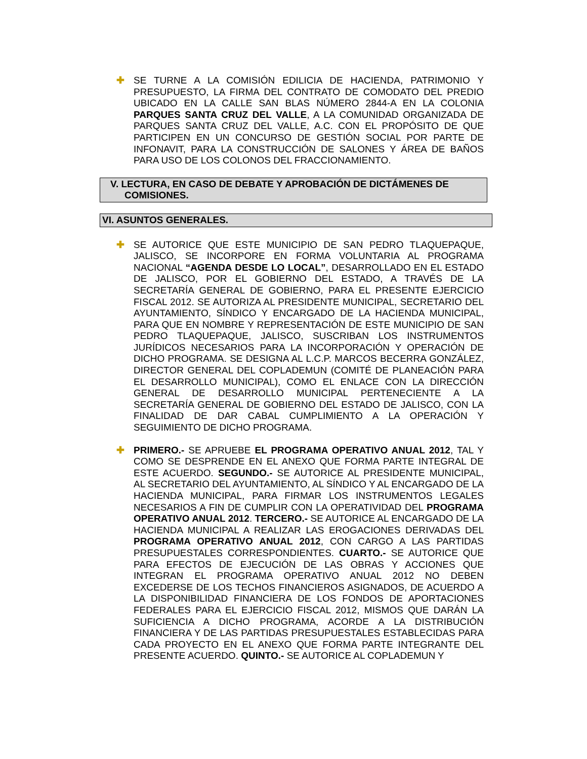✚ SE TURNE A LA COMISIÓN EDILICIA DE HACIENDA, PATRIMONIO Y PRESUPUESTO, LA FIRMA DEL CONTRATO DE COMODATO DEL PREDIO UBICADO EN LA CALLE SAN BLAS NÚMERO 2844-A EN LA COLONIA PARQUES SANTA CRUZ DEL VALLE, A LA COMUNIDAD ORGANIZADA DE PARQUES SANTA CRUZ DEL VALLE, A.C. CON EL PROPÓSITO DE QUE PARTICIPEN EN UN CONCURSO DE GESTIÓN SOCIAL POR PARTE DE INFONAVIT, PARA LA CONSTRUCCIÓN DE SALONES Y ÁREA DE BAÑOS PARA USO DE LOS COLONOS DEL FRACCIONAMIENTO.
V. LECTURA, EN CASO DE DEBATE Y APROBACIÓN DE DICTÁMENES DE
COMISIONES.
VI. ASUNTOS GENERALES.
✚ SE AUTORICE QUE ESTE MUNICIPIO DE SAN PEDRO TLAQUEPAQUE, JALISCO, SE INCORPORE EN FORMA VOLUNTARIA AL PROGRAMA NACIONAL “AGENDA DESDE LO LOCAL”, DESARROLLADO EN EL ESTADO DE JALISCO, POR EL GOBIERNO DEL ESTADO, A TRAVÉS DE LA SECRETARÍA GENERAL DE GOBIERNO, PARA EL PRESENTE EJERCICIO FISCAL 2012. SE AUTORIZA AL PRESIDENTE MUNICIPAL, SECRETARIO DEL AYUNTAMIENTO, SÍNDICO Y ENCARGADO DE LA HACIENDA MUNICIPAL, PARA QUE EN NOMBRE Y REPRESENTACIÓN DE ESTE MUNICIPIO DE SAN PEDRO TLAQUEPAQUE, JALISCO, SUSCRIBAN LOS INSTRUMENTOS JURÍDICOS NECESARIOS PARA LA INCORPORACIÓN Y OPERACIÓN DE DICHO PROGRAMA. SE DESIGNA AL L.C.P. MARCOS BECERRA GONZÁLEZ, DIRECTOR GENERAL DEL COPLADEMUN (COMITÉ DE PLANEACIÓN PARA EL DESARROLLO MUNICIPAL), COMO EL ENLACE CON LA DIRECCIÓN GENERAL DE DESARROLLO MUNICIPAL PERTENECIENTE A LA SECRETARÍA GENERAL DE GOBIERNO DEL ESTADO DE JALISCO, CON LA FINALIDAD DE DAR CABAL CUMPLIMIENTO A LA OPERACIÓN Y SEGUIMIENTO DE DICHO PROGRAMA.
✚ PRIMERO.- SE APRUEBE EL PROGRAMA OPERATIVO ANUAL 2012, TAL Y COMO SE DESPRENDE EN EL ANEXO QUE FORMA PARTE INTEGRAL DE ESTE ACUERDO. SEGUNDO.- SE AUTORICE AL PRESIDENTE MUNICIPAL, AL SECRETARIO DEL AYUNTAMIENTO, AL SÍNDICO Y AL ENCARGADO DE LA HACIENDA MUNICIPAL, PARA FIRMAR LOS INSTRUMENTOS LEGALES NECESARIOS A FIN DE CUMPLIR CON LA OPERATIVIDAD DEL PROGRAMA OPERATIVO ANUAL 2012. TERCERO.- SE AUTORICE AL ENCARGADO DE LA HACIENDA MUNICIPAL A REALIZAR LAS EROGACIONES DERIVADAS DEL PROGRAMA OPERATIVO ANUAL 2012, CON CARGO A LAS PARTIDAS PRESUPUESTALES CORRESPONDIENTES. CUARTO.- SE AUTORICE QUE PARA EFECTOS DE EJECUCIÓN DE LAS OBRAS Y ACCIONES QUE INTEGRAN EL PROGRAMA OPERATIVO ANUAL 2012 NO DEBEN EXCEDERSE DE LOS TECHOS FINANCIEROS ASIGNADOS, DE ACUERDO A LA DISPONIBILIDAD FINANCIERA DE LOS FONDOS DE APORTACIONES FEDERALES PARA EL EJERCICIO FISCAL 2012, MISMOS QUE DARÁN LA SUFICIENCIA A DICHO PROGRAMA, ACORDE A LA DISTRIBUCIÓN FINANCIERA Y DE LAS PARTIDAS PRESUPUESTALES ESTABLECIDAS PARA CADA PROYECTO EN EL ANEXO QUE FORMA PARTE INTEGRANTE DEL PRESENTE ACUERDO. QUINTO.- SE AUTORICE AL COPLADEMUN Y